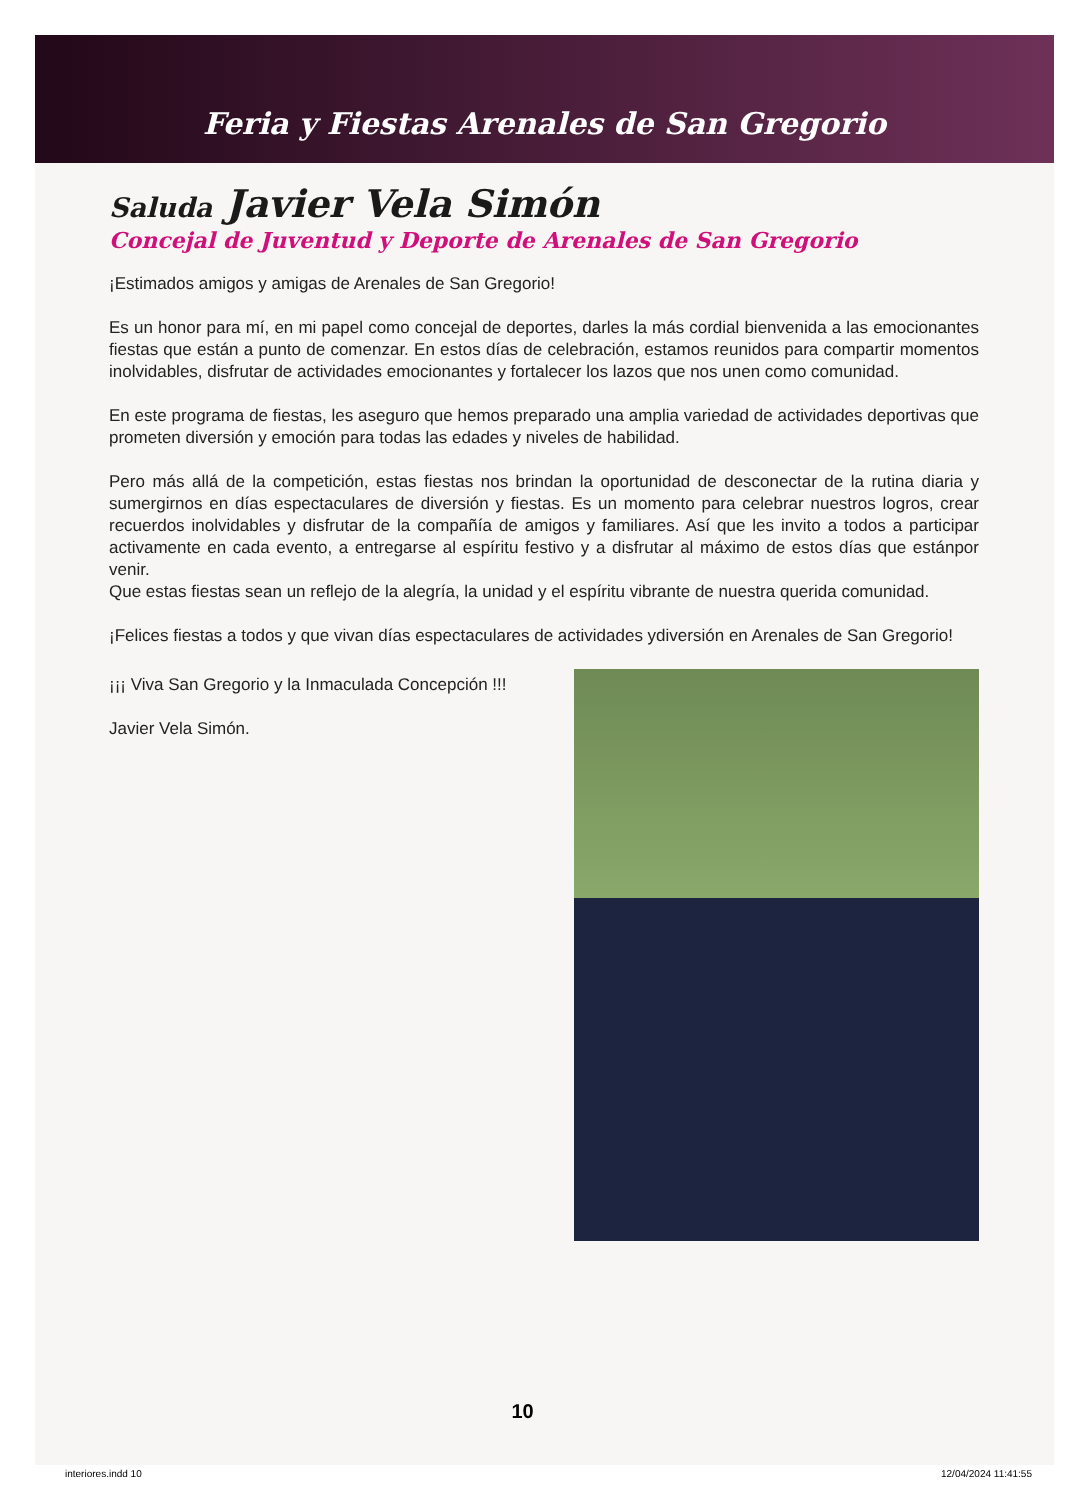Feria y Fiestas Arenales de San Gregorio
Saluda Javier Vela Simón
Concejal de Juventud y Deporte de Arenales de San Gregorio
¡Estimados amigos y amigas de Arenales de San Gregorio!
Es un honor para mí, en mi papel como concejal de deportes, darles la más cordial bienvenida a las emocionantes fiestas que están a punto de comenzar. En estos días de celebración, estamos reunidos para compartir momentos inolvidables, disfrutar de actividades emocionantes y fortalecer los lazos que nos unen como comunidad.
En este programa de fiestas, les aseguro que hemos preparado una amplia variedad de actividades deportivas que prometen diversión y emoción para todas las edades y niveles de habilidad.
Pero más allá de la competición, estas fiestas nos brindan la oportunidad de desconectar de la rutina diaria y sumergirnos en días espectaculares de diversión y fiestas. Es un momento para celebrar nuestros logros, crear recuerdos inolvidables y disfrutar de la compañía de amigos y familiares. Así que les invito a todos a participar activamente en cada evento, a entregarse al espíritu festivo y a disfrutar al máximo de estos días que estánpor venir.
Que estas fiestas sean un reflejo de la alegría, la unidad y el espíritu vibrante de nuestra querida comunidad.
¡Felices fiestas a todos y que vivan días espectaculares de actividades ydiversión en Arenales de San Gregorio!
¡¡¡ Viva San Gregorio y la Inmaculada Concepción !!!
Javier Vela Simón.
10
interiores.indd 10 12/04/2024 11:41:55